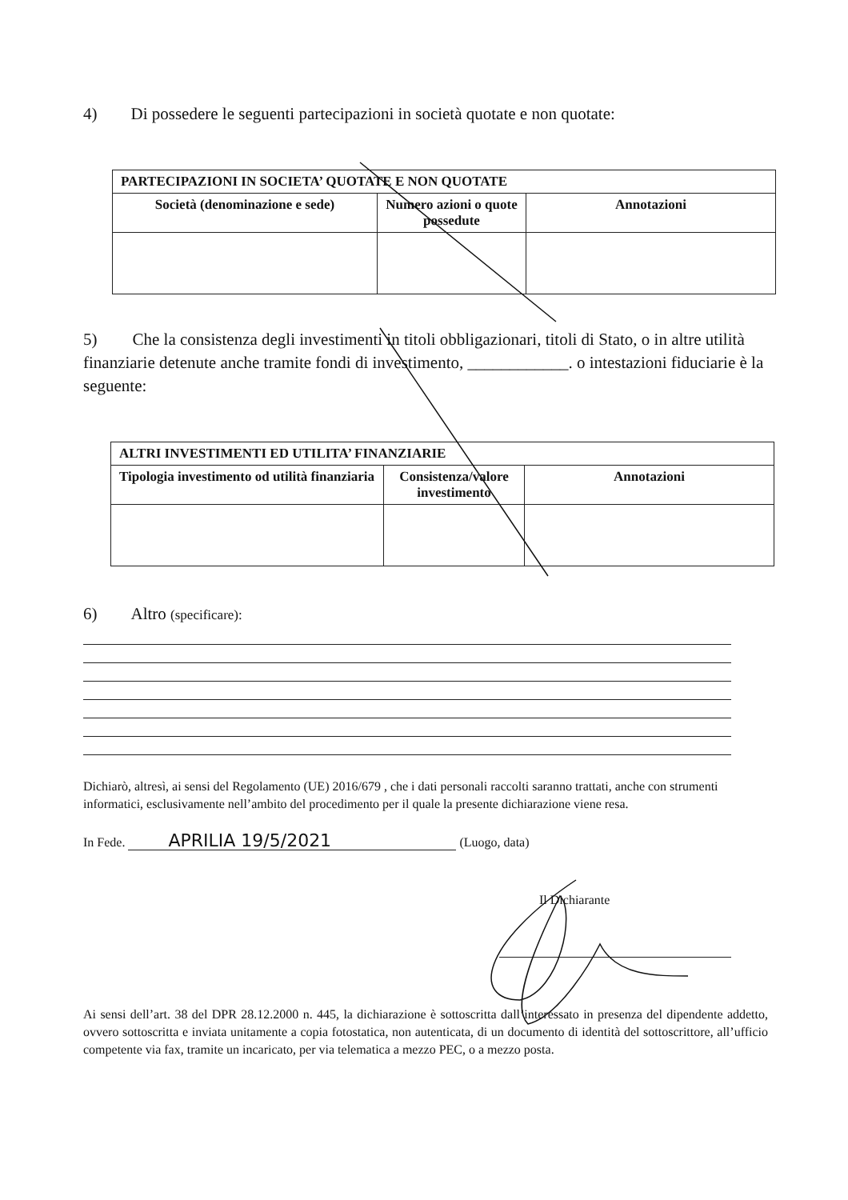4) Di possedere le seguenti partecipazioni in società quotate e non quotate:
| PARTECIPAZIONI IN SOCIETA’ QUOTATE E NON QUOTATE | | |
| Società (denominazione e sede) | Numero azioni o quote possedute | Annotazioni |
5) Che la consistenza degli investimenti in titoli obbligazionari, titoli di Stato, o in altre utilità finanziarie detenute anche tramite fondi di investimento, ____________. o intestazioni fiduciarie è la seguente:
| ALTRI INVESTIMENTI ED UTILITA’ FINANZIARIE | | |
| Tipologia investimento od utilità finanziaria | Consistenza/valore investimento | Annotazioni |
6) Altro (specificare):
Dichiarò, altresì, ai sensi del Regolamento (UE) 2016/679 , che i dati personali raccolti saranno trattati, anche con strumenti informatici, esclusivamente nell’ambito del procedimento per il quale la presente dichiarazione viene resa.
In Fede. APRILIA 19/5/2021 (Luogo, data)
Il Dichiarante
Ai sensi dell’art. 38 del DPR 28.12.2000 n. 445, la dichiarazione è sottoscritta dall’interessato in presenza del dipendente addetto, ovvero sottoscritta e inviata unitamente a copia fotostatica, non autenticata, di un documento di identità del sottoscrittore, all’ufficio competente via fax, tramite un incaricato, per via telematica a mezzo PEC, o a mezzo posta.